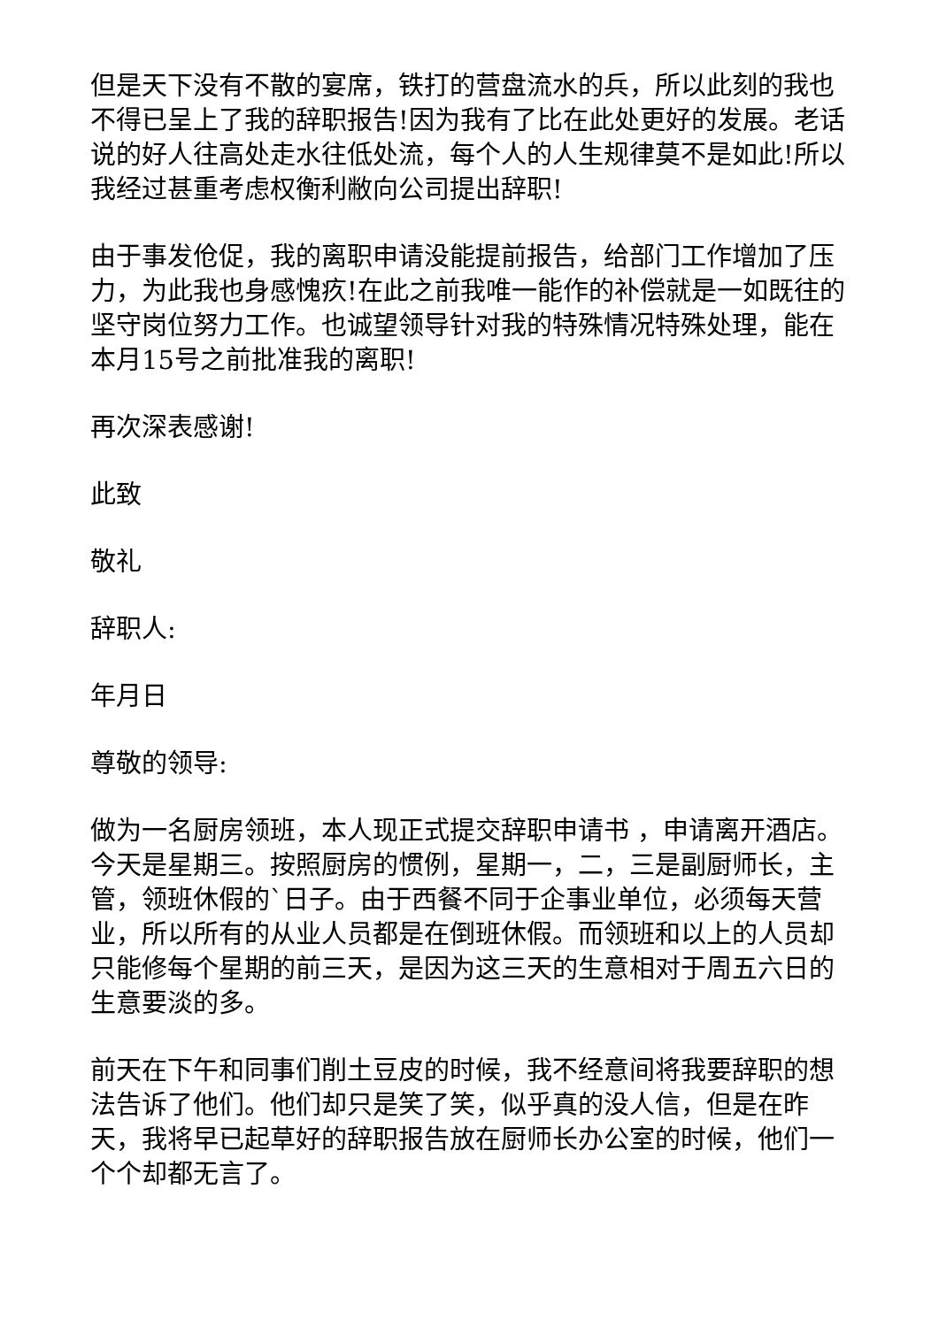但是天下没有不散的宴席，铁打的营盘流水的兵，所以此刻的我也不得已呈上了我的辞职报告!因为我有了比在此处更好的发展。老话说的好人往高处走水往低处流，每个人的人生规律莫不是如此!所以我经过甚重考虑权衡利敝向公司提出辞职!
由于事发伧促，我的离职申请没能提前报告，给部门工作增加了压力，为此我也身感愧疚!在此之前我唯一能作的补偿就是一如既往的坚守岗位努力工作。也诚望领导针对我的特殊情况特殊处理，能在本月15号之前批准我的离职!
再次深表感谢!
此致
敬礼
辞职人:
年月日
尊敬的领导:
做为一名厨房领班，本人现正式提交辞职申请书 ，申请离开酒店。今天是星期三。按照厨房的惯例，星期一，二，三是副厨师长，主管，领班休假的`日子。由于西餐不同于企事业单位，必须每天营业，所以所有的从业人员都是在倒班休假。而领班和以上的人员却只能修每个星期的前三天，是因为这三天的生意相对于周五六日的生意要淡的多。
前天在下午和同事们削土豆皮的时候，我不经意间将我要辞职的想法告诉了他们。他们却只是笑了笑，似乎真的没人信，但是在昨天，我将早已起草好的辞职报告放在厨师长办公室的时候，他们一个个却都无言了。